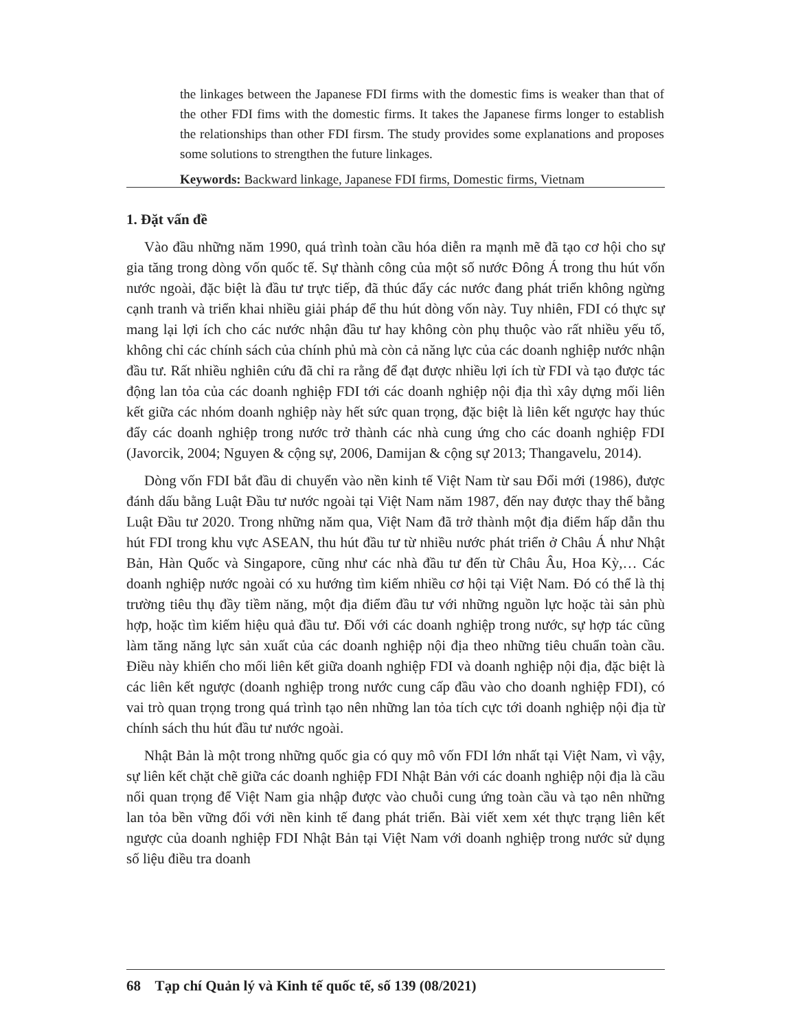the linkages between the Japanese FDI firms with the domestic fims is weaker than that of the other FDI fims with the domestic firms. It takes the Japanese firms longer to establish the relationships than other FDI firsm. The study provides some explanations and proposes some solutions to strengthen the future linkages.
Keywords: Backward linkage, Japanese FDI firms, Domestic firms, Vietnam
1. Đặt vấn đề
Vào đầu những năm 1990, quá trình toàn cầu hóa diễn ra mạnh mẽ đã tạo cơ hội cho sự gia tăng trong dòng vốn quốc tế. Sự thành công của một số nước Đông Á trong thu hút vốn nước ngoài, đặc biệt là đầu tư trực tiếp, đã thúc đẩy các nước đang phát triển không ngừng cạnh tranh và triển khai nhiều giải pháp để thu hút dòng vốn này. Tuy nhiên, FDI có thực sự mang lại lợi ích cho các nước nhận đầu tư hay không còn phụ thuộc vào rất nhiều yếu tố, không chỉ các chính sách của chính phủ mà còn cả năng lực của các doanh nghiệp nước nhận đầu tư. Rất nhiều nghiên cứu đã chỉ ra rằng để đạt được nhiều lợi ích từ FDI và tạo được tác động lan tỏa của các doanh nghiệp FDI tới các doanh nghiệp nội địa thì xây dựng mối liên kết giữa các nhóm doanh nghiệp này hết sức quan trọng, đặc biệt là liên kết ngược hay thúc đẩy các doanh nghiệp trong nước trở thành các nhà cung ứng cho các doanh nghiệp FDI (Javorcik, 2004; Nguyen & cộng sự, 2006, Damijan & cộng sự 2013; Thangavelu, 2014).
Dòng vốn FDI bắt đầu di chuyển vào nền kinh tế Việt Nam từ sau Đổi mới (1986), được đánh dấu bằng Luật Đầu tư nước ngoài tại Việt Nam năm 1987, đến nay được thay thế bằng Luật Đầu tư 2020. Trong những năm qua, Việt Nam đã trở thành một địa điểm hấp dẫn thu hút FDI trong khu vực ASEAN, thu hút đầu tư từ nhiều nước phát triển ở Châu Á như Nhật Bản, Hàn Quốc và Singapore, cũng như các nhà đầu tư đến từ Châu Âu, Hoa Kỳ,… Các doanh nghiệp nước ngoài có xu hướng tìm kiếm nhiều cơ hội tại Việt Nam. Đó có thể là thị trường tiêu thụ đầy tiềm năng, một địa điểm đầu tư với những nguồn lực hoặc tài sản phù hợp, hoặc tìm kiếm hiệu quả đầu tư. Đối với các doanh nghiệp trong nước, sự hợp tác cũng làm tăng năng lực sản xuất của các doanh nghiệp nội địa theo những tiêu chuẩn toàn cầu. Điều này khiến cho mối liên kết giữa doanh nghiệp FDI và doanh nghiệp nội địa, đặc biệt là các liên kết ngược (doanh nghiệp trong nước cung cấp đầu vào cho doanh nghiệp FDI), có vai trò quan trọng trong quá trình tạo nên những lan tỏa tích cực tới doanh nghiệp nội địa từ chính sách thu hút đầu tư nước ngoài.
Nhật Bản là một trong những quốc gia có quy mô vốn FDI lớn nhất tại Việt Nam, vì vậy, sự liên kết chặt chẽ giữa các doanh nghiệp FDI Nhật Bản với các doanh nghiệp nội địa là cầu nối quan trọng để Việt Nam gia nhập được vào chuỗi cung ứng toàn cầu và tạo nên những lan tỏa bền vững đối với nền kinh tế đang phát triển. Bài viết xem xét thực trạng liên kết ngược của doanh nghiệp FDI Nhật Bản tại Việt Nam với doanh nghiệp trong nước sử dụng số liệu điều tra doanh
68 Tạp chí Quản lý và Kinh tế quốc tế, số 139 (08/2021)